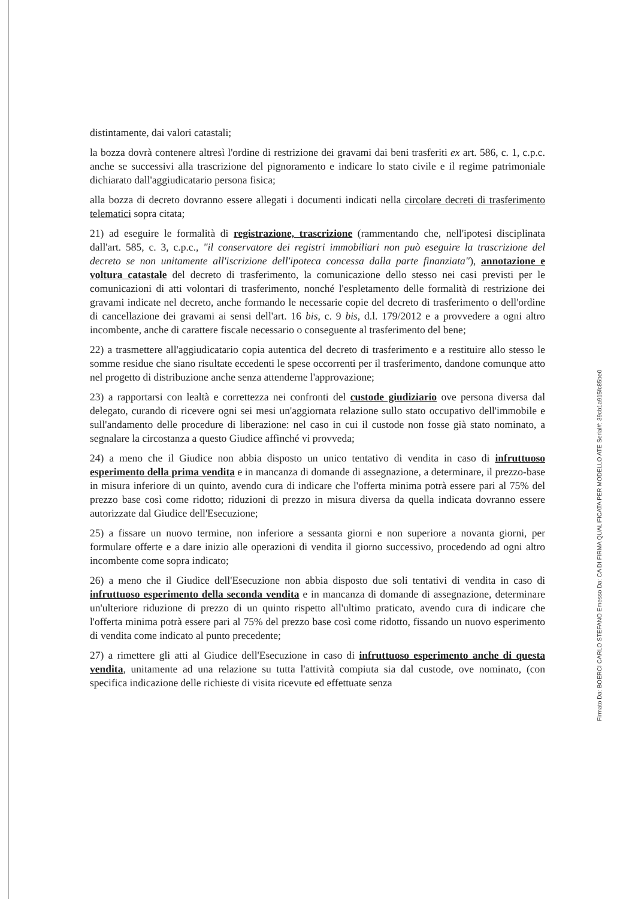distintamente, dai valori catastali;
la bozza dovrà contenere altresì l'ordine di restrizione dei gravami dai beni trasferiti ex art. 586, c. 1, c.p.c. anche se successivi alla trascrizione del pignoramento e indicare lo stato civile e il regime patrimoniale dichiarato dall'aggiudicatario persona fisica;
alla bozza di decreto dovranno essere allegati i documenti indicati nella circolare decreti di trasferimento telematici sopra citata;
21) ad eseguire le formalità di registrazione, trascrizione (rammentando che, nell'ipotesi disciplinata dall'art. 585, c. 3, c.p.c., "il conservatore dei registri immobiliari non può eseguire la trascrizione del decreto se non unitamente all'iscrizione dell'ipoteca concessa dalla parte finanziata"), annotazione e voltura catastale del decreto di trasferimento, la comunicazione dello stesso nei casi previsti per le comunicazioni di atti volontari di trasferimento, nonché l'espletamento delle formalità di restrizione dei gravami indicate nel decreto, anche formando le necessarie copie del decreto di trasferimento o dell'ordine di cancellazione dei gravami ai sensi dell'art. 16 bis, c. 9 bis, d.l. 179/2012 e a provvedere a ogni altro incombente, anche di carattere fiscale necessario o conseguente al trasferimento del bene;
22) a trasmettere all'aggiudicatario copia autentica del decreto di trasferimento e a restituire allo stesso le somme residue che siano risultate eccedenti le spese occorrenti per il trasferimento, dandone comunque atto nel progetto di distribuzione anche senza attenderne l'approvazione;
23) a rapportarsi con lealtà e correttezza nei confronti del custode giudiziario ove persona diversa dal delegato, curando di ricevere ogni sei mesi un'aggiornata relazione sullo stato occupativo dell'immobile e sull'andamento delle procedure di liberazione: nel caso in cui il custode non fosse già stato nominato, a segnalare la circostanza a questo Giudice affinché vi provveda;
24) a meno che il Giudice non abbia disposto un unico tentativo di vendita in caso di infruttuoso esperimento della prima vendita e in mancanza di domande di assegnazione, a determinare, il prezzo-base in misura inferiore di un quinto, avendo cura di indicare che l'offerta minima potrà essere pari al 75% del prezzo base così come ridotto; riduzioni di prezzo in misura diversa da quella indicata dovranno essere autorizzate dal Giudice dell'Esecuzione;
25) a fissare un nuovo termine, non inferiore a sessanta giorni e non superiore a novanta giorni, per formulare offerte e a dare inizio alle operazioni di vendita il giorno successivo, procedendo ad ogni altro incombente come sopra indicato;
26) a meno che il Giudice dell'Esecuzione non abbia disposto due soli tentativi di vendita in caso di infruttuoso esperimento della seconda vendita e in mancanza di domande di assegnazione, determinare un'ulteriore riduzione di prezzo di un quinto rispetto all'ultimo praticato, avendo cura di indicare che l'offerta minima potrà essere pari al 75% del prezzo base così come ridotto, fissando un nuovo esperimento di vendita come indicato al punto precedente;
27) a rimettere gli atti al Giudice dell'Esecuzione in caso di infruttuoso esperimento anche di questa vendita, unitamente ad una relazione su tutta l'attività compiuta sia dal custode, ove nominato, (con specifica indicazione delle richieste di visita ricevute ed effettuate senza
Firmato Da: BOERCI CARLO STEFANO Emesso Da: CA DI FIRMA QUALIFICATA PER MODELLO ATE Serial#: 39cb1a915fc85be0